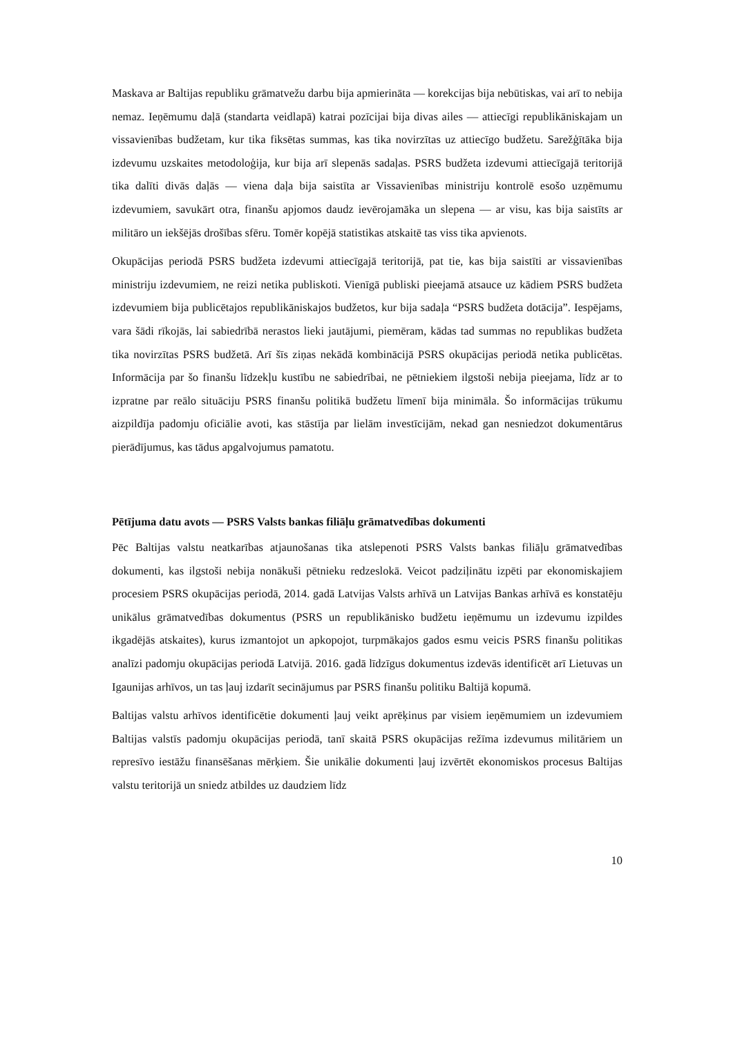Maskava ar Baltijas republiku grāmatvežu darbu bija apmierināta — korekcijas bija nebūtiskas, vai arī to nebija nemaz. Ieņēmumu daļā (standarta veidlapā) katrai pozīcijai bija divas ailes — attiecīgi republikāniskajam un vissavienības budžetam, kur tika fiksētas summas, kas tika novirzītas uz attiecīgo budžetu. Sarežģītāka bija izdevumu uzskaites metodoloģija, kur bija arī slepenās sadaļas. PSRS budžeta izdevumi attiecīgajā teritorijā tika dalīti divās daļās — viena daļa bija saistīta ar Vissavienības ministriju kontrolē esošo uzņēmumu izdevumiem, savukārt otra, finanšu apjomos daudz ievērojamāka un slepena — ar visu, kas bija saistīts ar militāro un iekšējās drošības sfēru. Tomēr kopējā statistikas atskaitē tas viss tika apvienots.
Okupācijas periodā PSRS budžeta izdevumi attiecīgajā teritorijā, pat tie, kas bija saistīti ar vissavienības ministriju izdevumiem, ne reizi netika publiskoti. Vienīgā publiski pieejamā atsauce uz kādiem PSRS budžeta izdevumiem bija publicētajos republikāniskajos budžetos, kur bija sadaļa “PSRS budžeta dotācija”. Iespējams, vara šādi rīkojās, lai sabiedrībā nerastos lieki jautājumi, piemēram, kādas tad summas no republikas budžeta tika novirzītas PSRS budžetā. Arī šīs ziņas nekādā kombinācijā PSRS okupācijas periodā netika publicētas. Informācija par šo finanšu līdzekļu kustību ne sabiedrībai, ne pētniekiem ilgstoši nebija pieejama, līdz ar to izpratne par reālo situāciju PSRS finanšu politikā budžetu līmenī bija minimāla. Šo informācijas trūkumu aizpildīja padomju oficiālie avoti, kas stāstīja par lielām investīcijām, nekad gan nesniedzot dokumentārus pierādījumus, kas tādus apgalvojumus pamatotu.
Pētījuma datu avots — PSRS Valsts bankas filiāļu grāmatvedības dokumenti
Pēc Baltijas valstu neatkarības atjaunošanas tika atslepenoti PSRS Valsts bankas filiāļu grāmatvedības dokumenti, kas ilgstoši nebija nonākuši pētnieku redzeslokā. Veicot padziļinātu izpēti par ekonomiskajiem procesiem PSRS okupācijas periodā, 2014. gadā Latvijas Valsts arhīvā un Latvijas Bankas arhīvā es konstatēju unikālus grāmatvedības dokumentus (PSRS un republikānisko budžetu ieņēmumu un izdevumu izpildes ikgadējās atskaites), kurus izmantojot un apkopojot, turpmākajos gados esmu veicis PSRS finanšu politikas analīzi padomju okupācijas periodā Latvijā. 2016. gadā līdzīgus dokumentus izdevās identificēt arī Lietuvas un Igaunijas arhīvos, un tas ļauj izdarīt secinājumus par PSRS finanšu politiku Baltijā kopumā.
Baltijas valstu arhīvos identificētie dokumenti ļauj veikt aprēķinus par visiem ieņēmumiem un izdevumiem Baltijas valstīs padomju okupācijas periodā, tanī skaitā PSRS okupācijas režīma izdevumus militāriem un represīvo iestāžu finansēšanas mērķiem. Šie unikālie dokumenti ļauj izvērtēt ekonomiskos procesus Baltijas valstu teritorijā un sniedz atbildes uz daudziem līdz
10